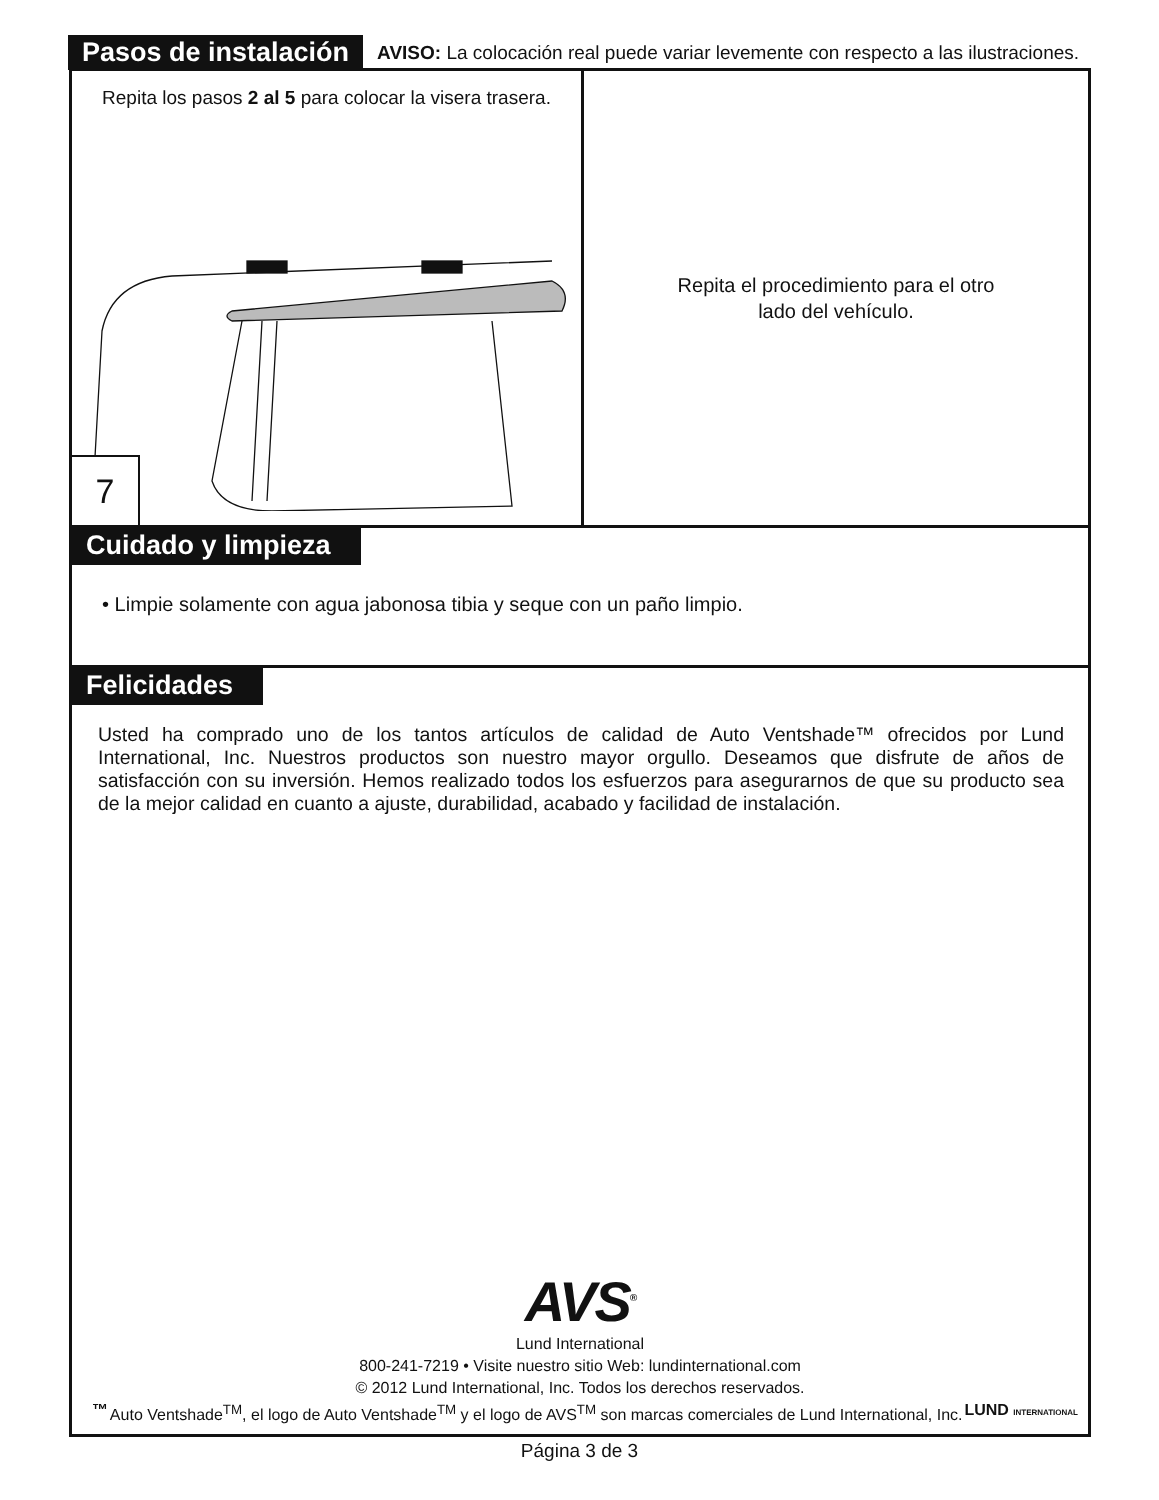Pasos de instalación AVISO: La colocación real puede variar levemente con respecto a las ilustraciones.
Repita los pasos 2 al 5 para colocar la visera trasera.
7
Repita el procedimiento para el otro
lado del vehículo.
Cuidado y limpieza
• Limpie solamente con agua jabonosa tibia y seque con un paño limpio.
Felicidades
Usted ha comprado uno de los tantos artículos de calidad de Auto Ventshade™ ofrecidos por Lund International, Inc. Nuestros productos son nuestro mayor orgullo. Deseamos que disfrute de años de satisfacción con su inversión. Hemos realizado todos los esfuerzos para asegurarnos de que su producto sea de la mejor calidad en cuanto a ajuste, durabilidad, acabado y facilidad de instalación.
AVS<sup>®</sup>
Lund International
800-241-7219 • Visite nuestro sitio Web: lundinternational.com
© 2012 Lund International, Inc. Todos los derechos reservados.
™ LUND INTERNATIONAL Auto Ventshade<sup>TM</sup>, el logo de Auto Ventshade<sup>TM</sup> y el logo de AVS<sup>TM</sup> son marcas comerciales de Lund International, Inc.
Página 3 de 3